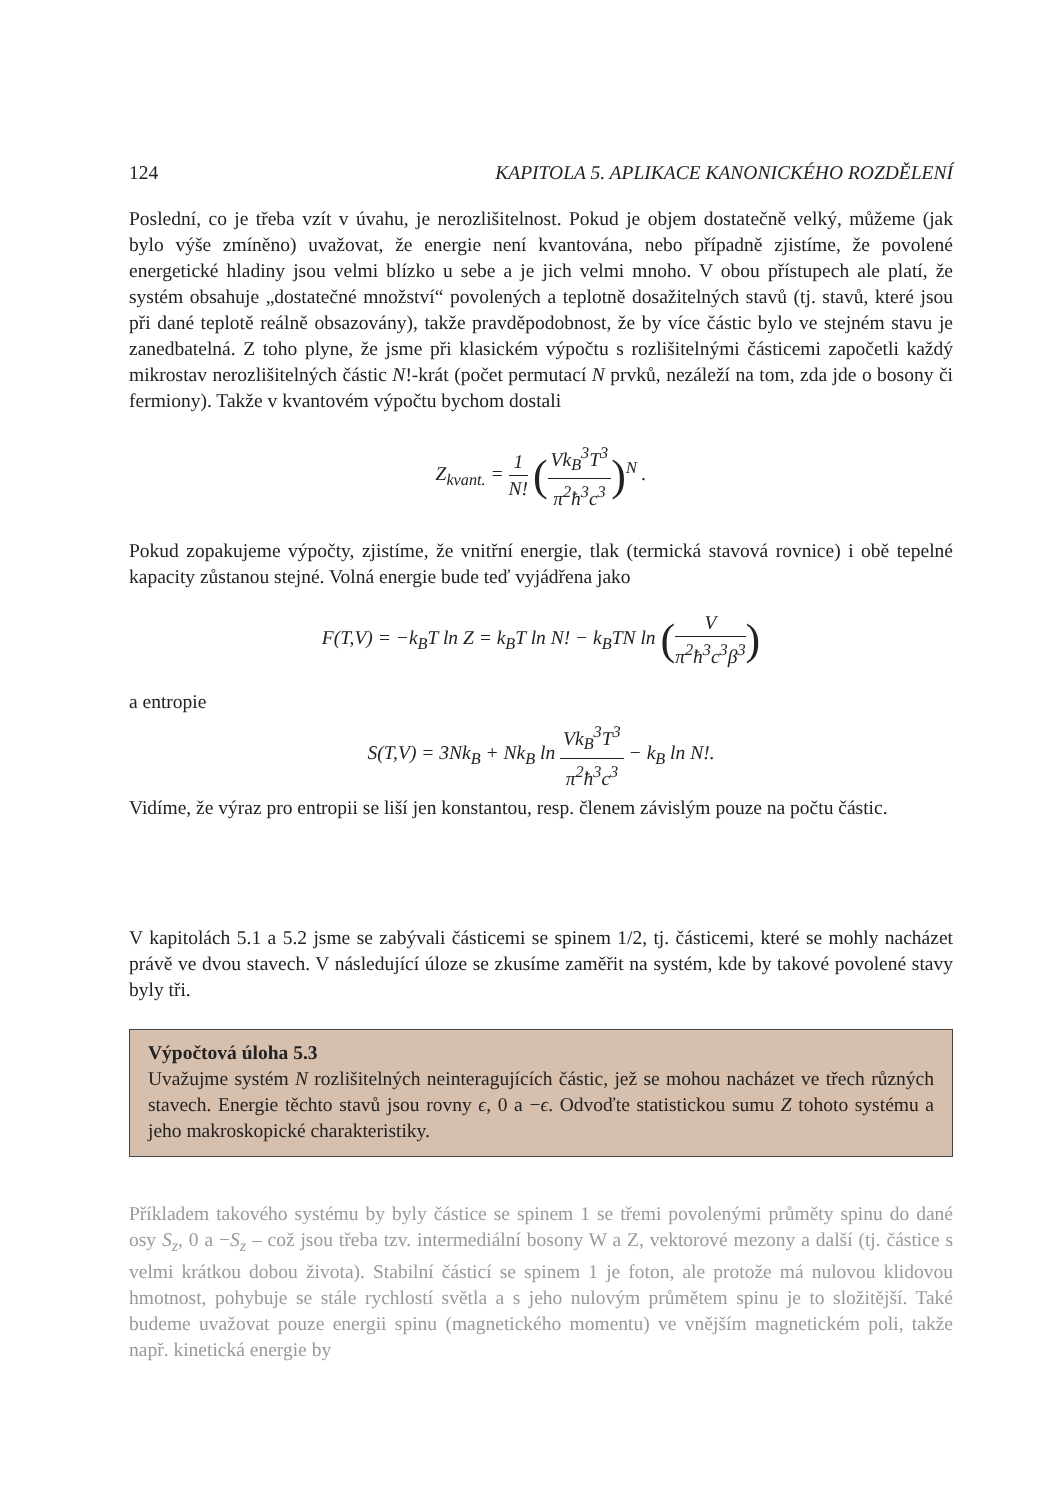124 KAPITOLA 5. APLIKACE KANONICKÉHO ROZDĚLENÍ
Poslední, co je třeba vzít v úvahu, je nerozlišitelnost. Pokud je objem dostatečně velký, můžeme (jak bylo výše zmíněno) uvažovat, že energie není kvantována, nebo případně zjistíme, že povolené energetické hladiny jsou velmi blízko u sebe a je jich velmi mnoho. V obou přístupech ale platí, že systém obsahuje „dostatečné množství“ povolených a teplotně dosažitelných stavů (tj. stavů, které jsou při dané teplotě reálně obsazovány), takže pravděpodobnost, že by více částic bylo ve stejném stavu je zanedbatelná. Z toho plyne, že jsme při klasickém výpočtu s rozlišitelnými částicemi započetli každý mikrostav nerozlišitelných částic N!-krát (počet permutací N prvků, nezáleží na tom, zda jde o bosony či fermiony). Takže v kvantovém výpočtu bychom dostali
Z<sub>kvant.</sub> = 1 N! (Vk<sub>B</sub><sup>3</sup>T<sup>3</sup> π<sup>2</sup>ħ<sup>3</sup>c<sup>3</sup>)<sup>N</sup> .
Pokud zopakujeme výpočty, zjistíme, že vnitřní energie, tlak (termická stavová rovnice) i obě tepelné kapacity zůstanou stejné. Volná energie bude teď vyjádřena jako
F(T,V) = −k<sub>B</sub>T ln Z = k<sub>B</sub>T ln N! − k<sub>B</sub>TN ln (V π<sup>2</sup>ħ<sup>3</sup>c<sup>3</sup>β<sup>3</sup>)
a entropie
S(T,V) = 3Nk<sub>B</sub> + Nk<sub>B</sub> ln Vk<sub>B</sub><sup>3</sup>T<sup>3</sup> π<sup>2</sup>ħ<sup>3</sup>c<sup>3</sup> − k<sub>B</sub> ln N!.
Vidíme, že výraz pro entropii se liší jen konstantou, resp. členem závislým pouze na počtu částic.
V kapitolách 5.1 a 5.2 jsme se zabývali částicemi se spinem 1/2, tj. částicemi, které se mohly nacházet právě ve dvou stavech. V následující úloze se zkusíme zaměřit na systém, kde by takové povolené stavy byly tři.
Výpočtová úloha 5.3
Uvažujme systém N rozlišitelných neinteragujících částic, jež se mohou nacházet ve třech různých stavech. Energie těchto stavů jsou rovny ϵ, 0 a −ϵ. Odvoďte statistickou sumu Z tohoto systému a jeho makroskopické charakteristiky.
Příkladem takového systému by byly částice se spinem 1 se třemi povolenými průměty spinu do dané osy S<sub>z</sub>, 0 a −S<sub>z</sub> – což jsou třeba tzv. intermediální bosony W a Z, vektorové mezony a další (tj. částice s velmi krátkou dobou života). Stabilní částicí se spinem 1 je foton, ale protože má nulovou klidovou hmotnost, pohybuje se stále rychlostí světla a s jeho nulovým průmětem spinu je to složitější. Také budeme uvažovat pouze energii spinu (magnetického momentu) ve vnějším magnetickém poli, takže např. kinetická energie by